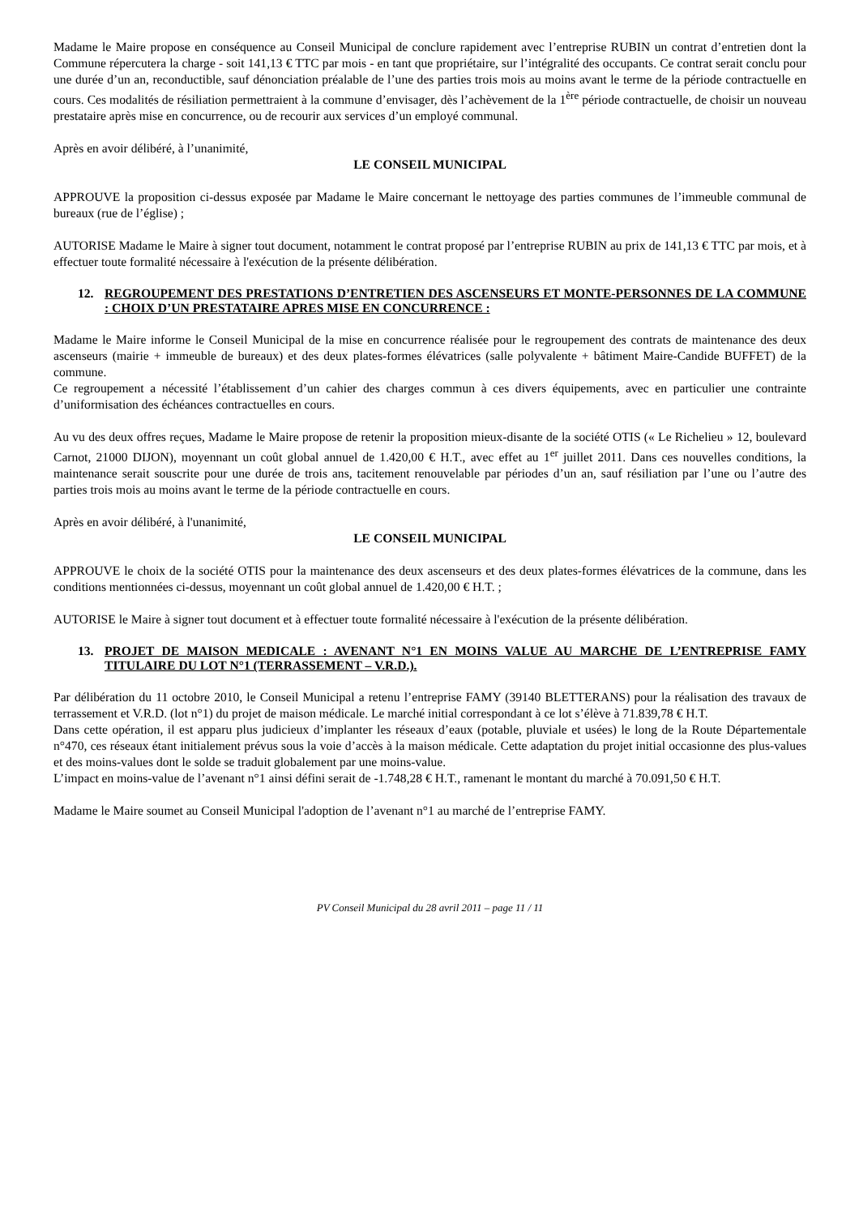Madame le Maire propose en conséquence au Conseil Municipal de conclure rapidement avec l’entreprise RUBIN un contrat d’entretien dont la Commune répercutera la charge - soit 141,13 € TTC par mois - en tant que propriétaire, sur l’intégralité des occupants. Ce contrat serait conclu pour une durée d’un an, reconductible, sauf dénonciation préalable de l’une des parties trois mois au moins avant le terme de la période contractuelle en cours. Ces modalités de résiliation permettraient à la commune d’envisager, dès l’achèvement de la 1<sup>ère</sup> période contractuelle, de choisir un nouveau prestataire après mise en concurrence, ou de recourir aux services d’un employé communal.
Après en avoir délibéré, à l’unanimité,
LE CONSEIL MUNICIPAL
APPROUVE la proposition ci-dessus exposée par Madame le Maire concernant le nettoyage des parties communes de l’immeuble communal de bureaux (rue de l’église) ;
AUTORISE Madame le Maire à signer tout document, notamment le contrat proposé par l’entreprise RUBIN au prix de 141,13 € TTC par mois, et à effectuer toute formalité nécessaire à l'exécution de la présente délibération.
12. REGROUPEMENT DES PRESTATIONS D’ENTRETIEN DES ASCENSEURS ET MONTE-PERSONNES DE LA COMMUNE : CHOIX D’UN PRESTATAIRE APRES MISE EN CONCURRENCE :
Madame le Maire informe le Conseil Municipal de la mise en concurrence réalisée pour le regroupement des contrats de maintenance des deux ascenseurs (mairie + immeuble de bureaux) et des deux plates-formes élévatrices (salle polyvalente + bâtiment Maire-Candide BUFFET) de la commune.
Ce regroupement a nécessité l’établissement d’un cahier des charges commun à ces divers équipements, avec en particulier une contrainte d’uniformisation des échéances contractuelles en cours.
Au vu des deux offres reçues, Madame le Maire propose de retenir la proposition mieux-disante de la société OTIS (« Le Richelieu » 12, boulevard Carnot, 21000 DIJON), moyennant un coût global annuel de 1.420,00 € H.T., avec effet au 1<sup>er</sup> juillet 2011. Dans ces nouvelles conditions, la maintenance serait souscrite pour une durée de trois ans, tacitement renouvelable par périodes d’un an, sauf résiliation par l’une ou l’autre des parties trois mois au moins avant le terme de la période contractuelle en cours.
Après en avoir délibéré, à l'unanimité,
LE CONSEIL MUNICIPAL
APPROUVE le choix de la société OTIS pour la maintenance des deux ascenseurs et des deux plates-formes élévatrices de la commune, dans les conditions mentionnées ci-dessus, moyennant un coût global annuel de 1.420,00 € H.T. ;
AUTORISE le Maire à signer tout document et à effectuer toute formalité nécessaire à l'exécution de la présente délibération.
13. PROJET DE MAISON MEDICALE : AVENANT N°1 EN MOINS VALUE AU MARCHE DE L’ENTREPRISE FAMY TITULAIRE DU LOT N°1 (TERRASSEMENT – V.R.D.).
Par délibération du 11 octobre 2010, le Conseil Municipal a retenu l’entreprise FAMY (39140 BLETTERANS) pour la réalisation des travaux de terrassement et V.R.D. (lot n°1) du projet de maison médicale. Le marché initial correspondant à ce lot s’élève à 71.839,78 € H.T.
Dans cette opération, il est apparu plus judicieux d’implanter les réseaux d’eaux (potable, pluviale et usées) le long de la Route Départementale n°470, ces réseaux étant initialement prévus sous la voie d’accès à la maison médicale. Cette adaptation du projet initial occasionne des plus-values et des moins-values dont le solde se traduit globalement par une moins-value.
L’impact en moins-value de l’avenant n°1 ainsi défini serait de -1.748,28 € H.T., ramenant le montant du marché à 70.091,50 € H.T.
Madame le Maire soumet au Conseil Municipal l'adoption de l’avenant n°1 au marché de l’entreprise FAMY.
PV Conseil Municipal du 28 avril 2011 – page 11 / 11